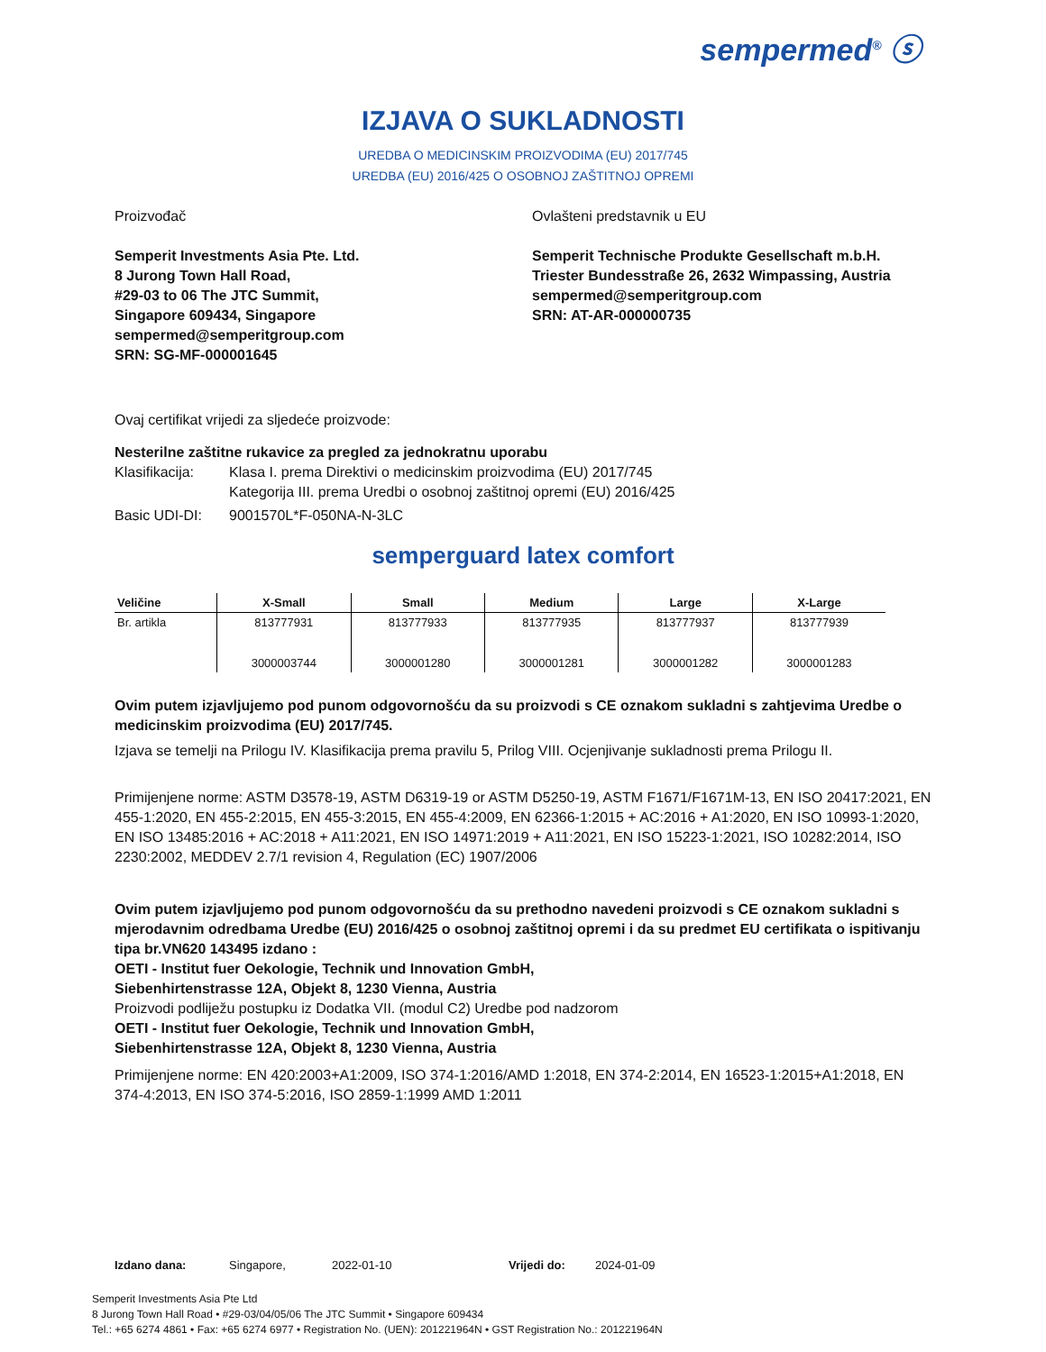sempermed<sup>®</sup> ⓢ
IZJAVA O SUKLADNOSTI
UREDBA O MEDICINSKIM PROIZVODIMA (EU) 2017/745
UREDBA (EU) 2016/425 O OSOBNOJ ZAŠTITNOJ OPREMI
Proizvođač
Semperit Investments Asia Pte. Ltd.
8 Jurong Town Hall Road,
#29-03 to 06 The JTC Summit,
Singapore 609434, Singapore
sempermed@semperitgroup.com
SRN: SG-MF-000001645
Ovlašteni predstavnik u EU
Semperit Technische Produkte Gesellschaft m.b.H.
Triester Bundesstraße 26, 2632 Wimpassing, Austria
sempermed@semperitgroup.com
SRN: AT-AR-000000735
Ovaj certifikat vrijedi za sljedeće proizvode:
Nesterilne zaštitne rukavice za pregled za jednokratnu uporabu
Klasifikacija:
Klasa I. prema Direktivi o medicinskim proizvodima (EU) 2017/745
Kategorija III. prema Uredbi o osobnoj zaštitnoj opremi (EU) 2016/425
Basic UDI-DI: 9001570L*F-050NA-N-3LC
semperguard latex comfort
| Veličine | X-Small | Small | Medium | Large | X-Large |
| --- | --- | --- | --- | --- | --- |
| Br. artikla | 813777931 3000003744 | 813777933 3000001280 | 813777935 3000001281 | 813777937 3000001282 | 813777939 3000001283 |
Ovim putem izjavljujemo pod punom odgovornošću da su proizvodi s CE oznakom sukladni s zahtjevima Uredbe o medicinskim proizvodima (EU) 2017/745.
Izjava se temelji na Prilogu IV. Klasifikacija prema pravilu 5, Prilog VIII. Ocjenjivanje sukladnosti prema Prilogu II.
Primijenjene norme: ASTM D3578-19, ASTM D6319-19 or ASTM D5250-19, ASTM F1671/F1671M-13, EN ISO 20417:2021, EN 455-1:2020, EN 455-2:2015, EN 455-3:2015, EN 455-4:2009, EN 62366-1:2015 + AC:2016 + A1:2020, EN ISO 10993-1:2020, EN ISO 13485:2016 + AC:2018 + A11:2021, EN ISO 14971:2019 + A11:2021, EN ISO 15223-1:2021, ISO 10282:2014, ISO 2230:2002, MEDDEV 2.7/1 revision 4, Regulation (EC) 1907/2006
Ovim putem izjavljujemo pod punom odgovornošću da su prethodno navedeni proizvodi s CE oznakom sukladni s mjerodavnim odredbama Uredbe (EU) 2016/425 o osobnoj zaštitnoj opremi i da su predmet EU certifikata o ispitivanju tipa br.VN620 143495 izdano :
OETI - Institut fuer Oekologie, Technik und Innovation GmbH,
Siebenhirtenstrasse 12A, Objekt 8, 1230 Vienna, Austria
Proizvodi podliježu postupku iz Dodatka VII. (modul C2) Uredbe pod nadzorom
OETI - Institut fuer Oekologie, Technik und Innovation GmbH,
Siebenhirtenstrasse 12A, Objekt 8, 1230 Vienna, Austria
Primijenjene norme: EN 420:2003+A1:2009, ISO 374-1:2016/AMD 1:2018, EN 374-2:2014, EN 16523-1:2015+A1:2018, EN 374-4:2013, EN ISO 374-5:2016, ISO 2859-1:1999 AMD 1:2011
Izdano dana: Singapore, 2022-01-10 Vrijedi do: 2024-01-09
Semperit Investments Asia Pte Ltd
8 Jurong Town Hall Road • #29-03/04/05/06 The JTC Summit • Singapore 609434
Tel.: +65 6274 4861 • Fax: +65 6274 6977 • Registration No. (UEN): 201221964N • GST Registration No.: 201221964N